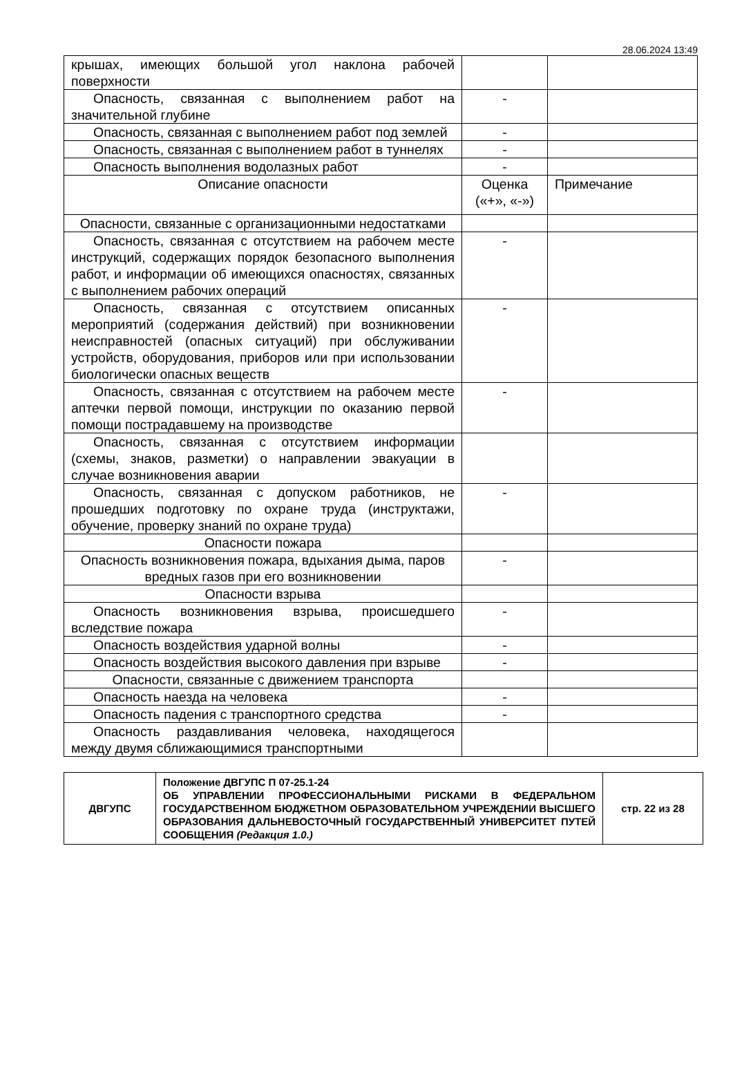28.06.2024 13:49
| крышах, имеющих большой угол наклона рабочей поверхности | | |
| Опасность, связанная с выполнением работ на значительной глубине | - | |
| Опасность, связанная с выполнением работ под землей | - | |
| Опасность, связанная с выполнением работ в туннелях | - | |
| Опасность выполнения водолазных работ | - | |
| Описание опасности | Оценка («+», «-») | Примечание |
| Опасности, связанные с организационными недостатками | | |
| Опасность, связанная с отсутствием на рабочем месте инструкций, содержащих порядок безопасного выполнения работ, и информации об имеющихся опасностях, связанных с выполнением рабочих операций | - | |
| Опасность, связанная с отсутствием описанных мероприятий (содержания действий) при возникновении неисправностей (опасных ситуаций) при обслуживании устройств, оборудования, приборов или при использовании биологически опасных веществ | - | |
| Опасность, связанная с отсутствием на рабочем месте аптечки первой помощи, инструкции по оказанию первой помощи пострадавшему на производстве | - | |
| Опасность, связанная с отсутствием информации (схемы, знаков, разметки) о направлении эвакуации в случае возникновения аварии | | |
| Опасность, связанная с допуском работников, не прошедших подготовку по охране труда (инструктажи, обучение, проверку знаний по охране труда) | - | |
| Опасности пожара | | |
| Опасность возникновения пожара, вдыхания дыма, паров вредных газов при его возникновении | - | |
| Опасности взрыва | | |
| Опасность возникновения взрыва, происшедшего вследствие пожара | - | |
| Опасность воздействия ударной волны | - | |
| Опасность воздействия высокого давления при взрыве | - | |
| Опасности, связанные с движением транспорта | | |
| Опасность наезда на человека | - | |
| Опасность падения с транспортного средства | - | |
| Опасность раздавливания человека, находящегося между двумя сближающимися транспортными | | |
| ДВГУПС | Положение ДВГУПС П 07-25.1-24 ОБ УПРАВЛЕНИИ ПРОФЕССИОНАЛЬНЫМИ РИСКАМИ В ФЕДЕРАЛЬНОМ ГОСУДАРСТВЕННОМ БЮДЖЕТНОМ ОБРАЗОВАТЕЛЬНОМ УЧРЕЖДЕНИИ ВЫСШЕГО ОБРАЗОВАНИЯ ДАЛЬНЕВОСТОЧНЫЙ ГОСУДАРСТВЕННЫЙ УНИВЕРСИТЕТ ПУТЕЙ СООБЩЕНИЯ (Редакция 1.0.) | стр. 22 из 28 |